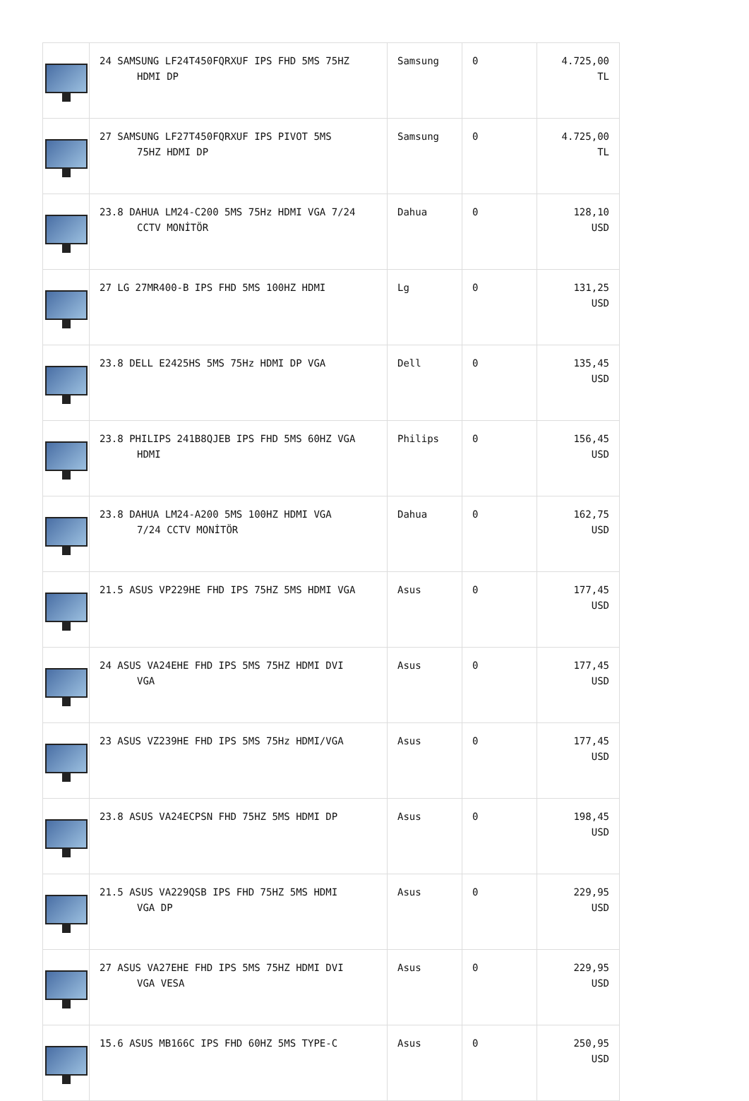| | 24 SAMSUNG LF24T450FQRXUF IPS FHD 5MS 75HZ HDMI DP | Samsung | 0 | 4.725,00 TL |
| | 27 SAMSUNG LF27T450FQRXUF IPS PIVOT 5MS 75HZ HDMI DP | Samsung | 0 | 4.725,00 TL |
| | 23.8 DAHUA LM24-C200 5MS 75Hz HDMI VGA 7/24 CCTV MONİTÖR | Dahua | 0 | 128,10 USD |
| | 27 LG 27MR400-B IPS FHD 5MS 100HZ HDMI | Lg | 0 | 131,25 USD |
| | 23.8 DELL E2425HS 5MS 75Hz HDMI DP VGA | Dell | 0 | 135,45 USD |
| | 23.8 PHILIPS 241B8QJEB IPS FHD 5MS 60HZ VGA HDMI | Philips | 0 | 156,45 USD |
| | 23.8 DAHUA LM24-A200 5MS 100HZ HDMI VGA 7/24 CCTV MONİTÖR | Dahua | 0 | 162,75 USD |
| | 21.5 ASUS VP229HE FHD IPS 75HZ 5MS HDMI VGA | Asus | 0 | 177,45 USD |
| | 24 ASUS VA24EHE FHD IPS 5MS 75HZ HDMI DVI VGA | Asus | 0 | 177,45 USD |
| | 23 ASUS VZ239HE FHD IPS 5MS 75Hz HDMI/VGA | Asus | 0 | 177,45 USD |
| | 23.8 ASUS VA24ECPSN FHD 75HZ 5MS HDMI DP | Asus | 0 | 198,45 USD |
| | 21.5 ASUS VA229QSB IPS FHD 75HZ 5MS HDMI VGA DP | Asus | 0 | 229,95 USD |
| | 27 ASUS VA27EHE FHD IPS 5MS 75HZ HDMI DVI VGA VESA | Asus | 0 | 229,95 USD |
| | 15.6 ASUS MB166C IPS FHD 60HZ 5MS TYPE-C | Asus | 0 | 250,95 USD |